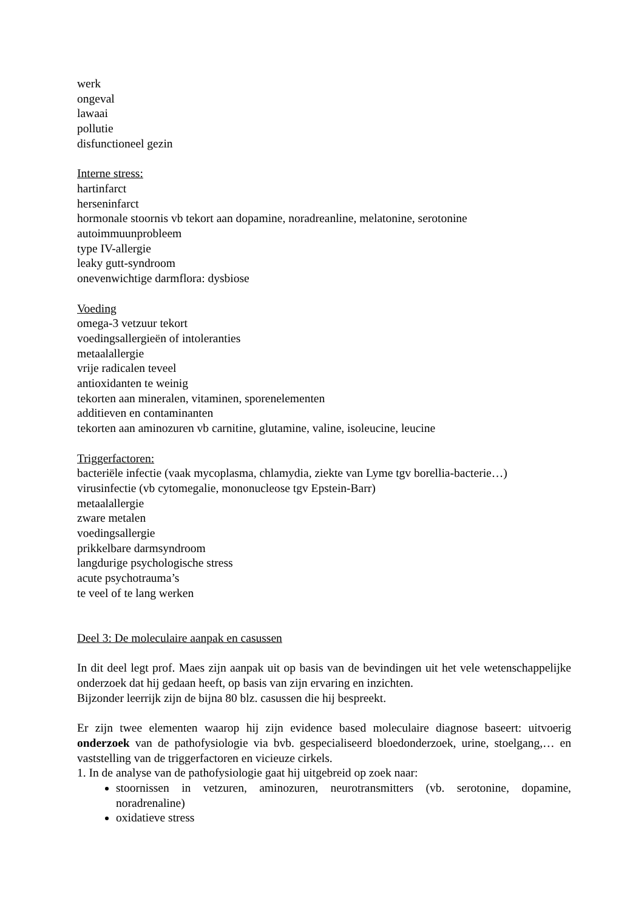werk
ongeval
lawaai
pollutie
disfunctioneel gezin
Interne stress:
hartinfarct
herseninfarct
hormonale stoornis vb tekort aan dopamine, noradreanline, melatonine, serotonine
autoimmuunprobleem
type IV-allergie
leaky gutt-syndroom
onevenwichtige darmflora: dysbiose
Voeding
omega-3 vetzuur tekort
voedingsallergieën of intoleranties
metaalallergie
vrije radicalen teveel
antioxidanten te weinig
tekorten aan mineralen, vitaminen, sporenelementen
additieven en contaminanten
tekorten aan aminozuren vb carnitine, glutamine, valine, isoleucine, leucine
Triggerfactoren:
bacteriële infectie (vaak mycoplasma, chlamydia, ziekte van Lyme tgv borellia-bacterie…)
virusinfectie (vb cytomegalie, mononucleose tgv Epstein-Barr)
metaalallergie
zware metalen
voedingsallergie
prikkelbare darmsyndroom
langdurige psychologische stress
acute psychotrauma’s
te veel of te lang werken
Deel 3: De moleculaire aanpak en casussen
In dit deel legt prof. Maes zijn aanpak uit op basis van de bevindingen uit het vele wetenschappelijke onderzoek dat hij gedaan heeft, op basis van zijn ervaring en inzichten.
Bijzonder leerrijk zijn de bijna 80 blz. casussen die hij bespreekt.
Er zijn twee elementen waarop hij zijn evidence based moleculaire diagnose baseert: uitvoerig onderzoek van de pathofysiologie via bvb. gespecialiseerd bloedonderzoek, urine, stoelgang,… en vaststelling van de triggerfactoren en vicieuze cirkels.
1. In de analyse van de pathofysiologie gaat hij uitgebreid op zoek naar:
stoornissen in vetzuren, aminozuren, neurotransmitters (vb. serotonine, dopamine, noradrenaline)
oxidatieve stress